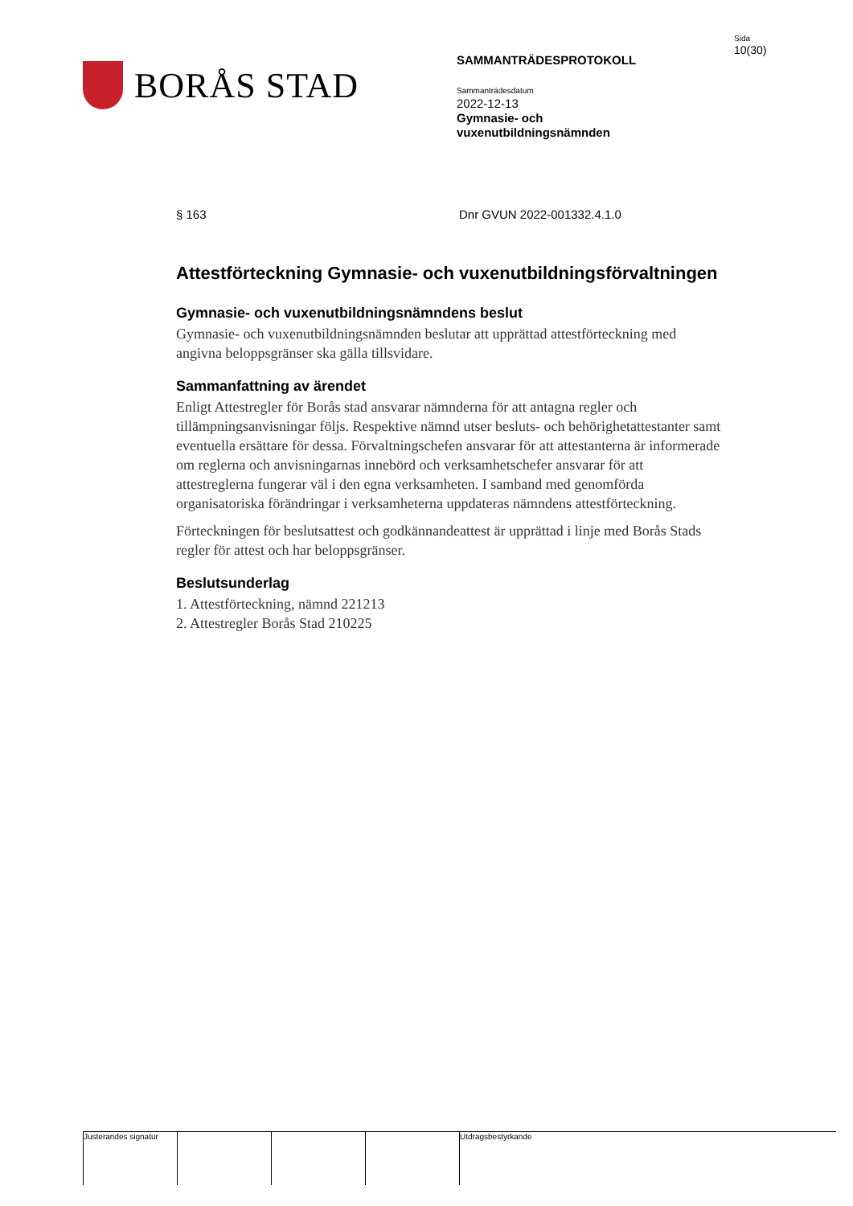BORÅS STAD
SAMMANTRÄDESPROTOKOLL
Sammanträdesdatum
2022-12-13
Gymnasie- och
vuxenutbildningsnämnden
Sida
10(30)
§ 163 Dnr GVUN 2022-001332.4.1.0
Attestförteckning Gymnasie- och vuxenutbildningsförvaltningen
Gymnasie- och vuxenutbildningsnämndens beslut
Gymnasie- och vuxenutbildningsnämnden beslutar att upprättad attestförteckning med angivna beloppsgränser ska gälla tillsvidare.
Sammanfattning av ärendet
Enligt Attestregler för Borås stad ansvarar nämnderna för att antagna regler och tillämpningsanvisningar följs. Respektive nämnd utser besluts- och behörighetattestanter samt eventuella ersättare för dessa. Förvaltningschefen ansvarar för att attestanterna är informerade om reglerna och anvisningarnas innebörd och verksamhetschefer ansvarar för att attestreglerna fungerar väl i den egna verksamheten. I samband med genomförda organisatoriska förändringar i verksamheterna uppdateras nämndens attestförteckning.
Förteckningen för beslutsattest och godkännandeattest är upprättad i linje med Borås Stads regler för attest och har beloppsgränser.
Beslutsunderlag
1. Attestförteckning, nämnd 221213
2. Attestregler Borås Stad 210225
Justerandes signatur
Utdragsbestyrkande